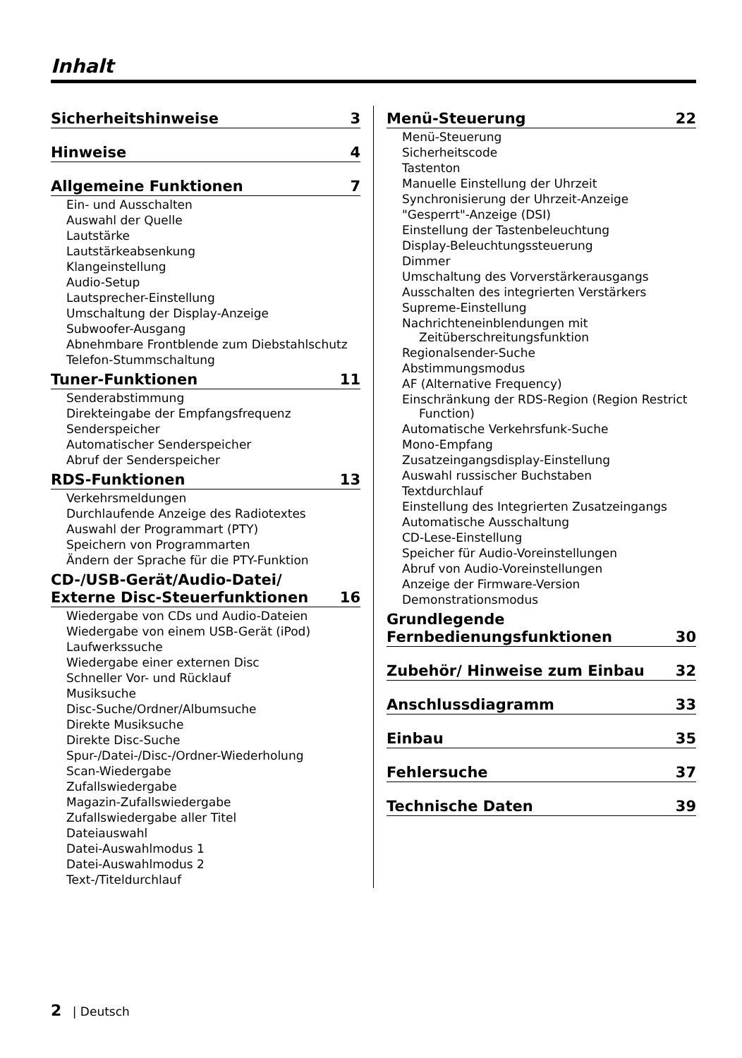Inhalt
Sicherheitshinweise 3
Hinweise 4
Allgemeine Funktionen 7
Ein- und Ausschalten
Auswahl der Quelle
Lautstärke
Lautstärkeabsenkung
Klangeinstellung
Audio-Setup
Lautsprecher-Einstellung
Umschaltung der Display-Anzeige
Subwoofer-Ausgang
Abnehmbare Frontblende zum Diebstahlschutz
Telefon-Stummschaltung
Tuner-Funktionen 11
Senderabstimmung
Direkteingabe der Empfangsfrequenz
Senderspeicher
Automatischer Senderspeicher
Abruf der Senderspeicher
RDS-Funktionen 13
Verkehrsmeldungen
Durchlaufende Anzeige des Radiotextes
Auswahl der Programmart (PTY)
Speichern von Programmarten
Ändern der Sprache für die PTY-Funktion
CD-/USB-Gerät/Audio-Datei/
Externe Disc-Steuerfunktionen 16
Wiedergabe von CDs und Audio-Dateien
Wiedergabe von einem USB-Gerät (iPod)
Laufwerkssuche
Wiedergabe einer externen Disc
Schneller Vor- und Rücklauf
Musiksuche
Disc-Suche/Ordner/Albumsuche
Direkte Musiksuche
Direkte Disc-Suche
Spur-/Datei-/Disc-/Ordner-Wiederholung
Scan-Wiedergabe
Zufallswiedergabe
Magazin-Zufallswiedergabe
Zufallswiedergabe aller Titel
Dateiauswahl
Datei-Auswahlmodus 1
Datei-Auswahlmodus 2
Text-/Titeldurchlauf
Menü-Steuerung 22
Menü-Steuerung
Sicherheitscode
Tastenton
Manuelle Einstellung der Uhrzeit
Synchronisierung der Uhrzeit-Anzeige
"Gesperrt"-Anzeige (DSI)
Einstellung der Tastenbeleuchtung
Display-Beleuchtungssteuerung
Dimmer
Umschaltung des Vorverstärkerausgangs
Ausschalten des integrierten Verstärkers
Supreme-Einstellung
Nachrichteneinblendungen mit Zeitüberschreitungsfunktion
Regionalsender-Suche
Abstimmungsmodus
AF (Alternative Frequency)
Einschränkung der RDS-Region (Region Restrict Function)
Automatische Verkehrsfunk-Suche
Mono-Empfang
Zusatzeingangsdisplay-Einstellung
Auswahl russischer Buchstaben
Textdurchlauf
Einstellung des Integrierten Zusatzeingangs
Automatische Ausschaltung
CD-Lese-Einstellung
Speicher für Audio-Voreinstellungen
Abruf von Audio-Voreinstellungen
Anzeige der Firmware-Version
Demonstrationsmodus
Grundlegende
Fernbedienungsfunktionen 30
Zubehör/ Hinweise zum Einbau 32
Anschlussdiagramm 33
Einbau 35
Fehlersuche 37
Technische Daten 39
2 | Deutsch